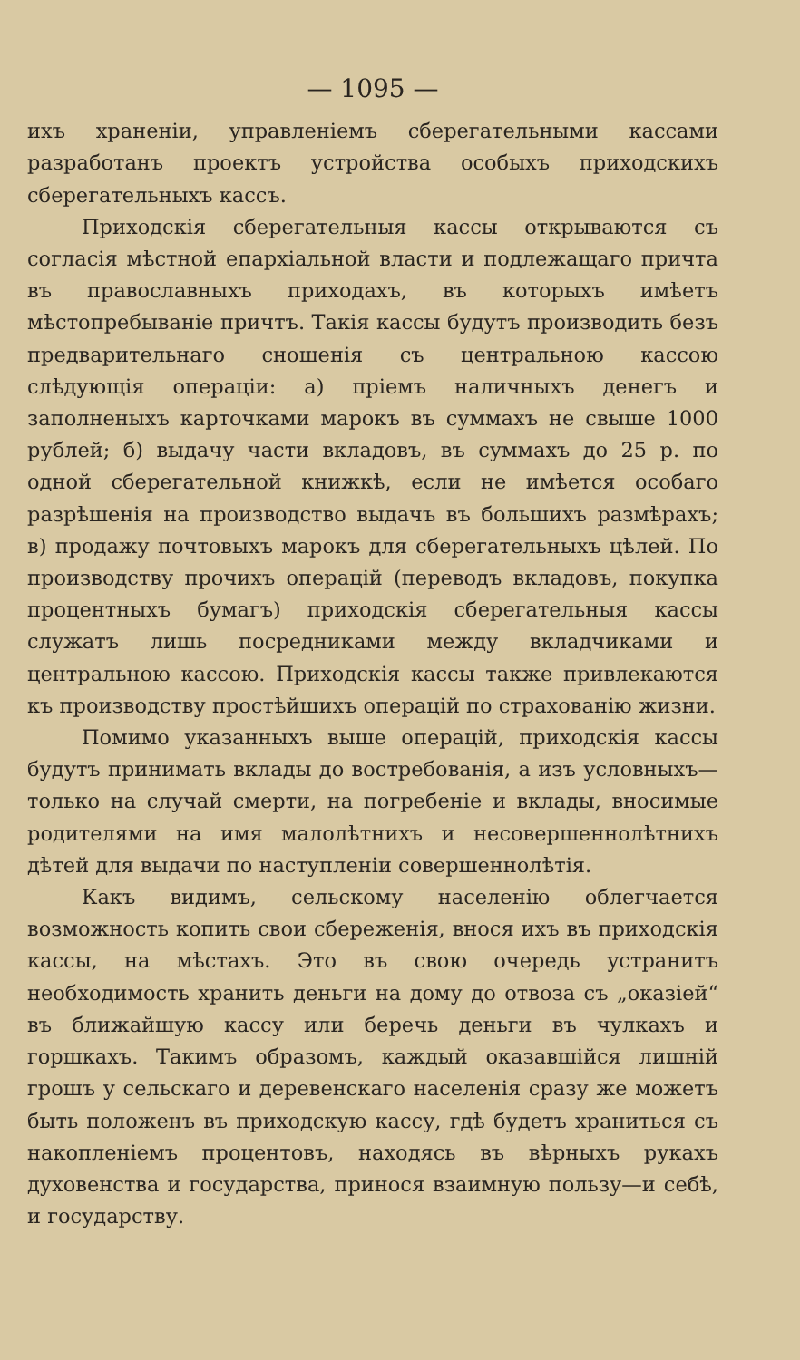— 1095 —
ихъ храненіи, управленіемъ сберегательными кассами разработанъ проектъ устройства особыхъ приходскихъ сберегательныхъ кассъ.
Приходскія сберегательныя кассы открываются съ согласія мѣстной епархіальной власти и подлежащаго причта въ православныхъ приходахъ, въ которыхъ имѣетъ мѣстопребываніе причтъ. Такія кассы будутъ производить безъ предварительнаго сношенія съ центральною кассою слѣдующія операціи: а) пріемъ наличныхъ денегъ и заполненыхъ карточками марокъ въ суммахъ не свыше 1000 рублей; б) выдачу части вкладовъ, въ суммахъ до 25 р. по одной сберегательной книжкѣ, если не имѣется особаго разрѣшенія на производство выдачъ въ большихъ размѣрахъ; в) продажу почтовыхъ марокъ для сберегательныхъ цѣлей. По производству прочихъ операцій (переводъ вкладовъ, покупка процентныхъ бумагъ) приходскія сберегательныя кассы служатъ лишь посредниками между вкладчиками и центральною кассою. Приходскія кассы также привлекаются къ производству простѣйшихъ операцій по страхованію жизни.
Помимо указанныхъ выше операцій, приходскія кассы будутъ принимать вклады до востребованія, а изъ условныхъ—только на случай смерти, на погребеніе и вклады, вносимые родителями на имя малолѣтнихъ и несовершеннолѣтнихъ дѣтей для выдачи по наступленіи совершеннолѣтія.
Какъ видимъ, сельскому населенію облегчается возможность копить свои сбереженія, внося ихъ въ приходскія кассы, на мѣстахъ. Это въ свою очередь устранитъ необходимость хранить деньги на дому до отвоза съ „оказіей“ въ ближайшую кассу или беречь деньги въ чулкахъ и горшкахъ. Такимъ образомъ, каждый оказавшійся лишній грошъ у сельскаго и деревенскаго населенія сразу же можетъ быть положенъ въ приходскую кассу, гдѣ будетъ храниться съ накопленіемъ процентовъ, находясь въ вѣрныхъ рукахъ духовенства и государства, принося взаимную пользу—и себѣ, и государству.